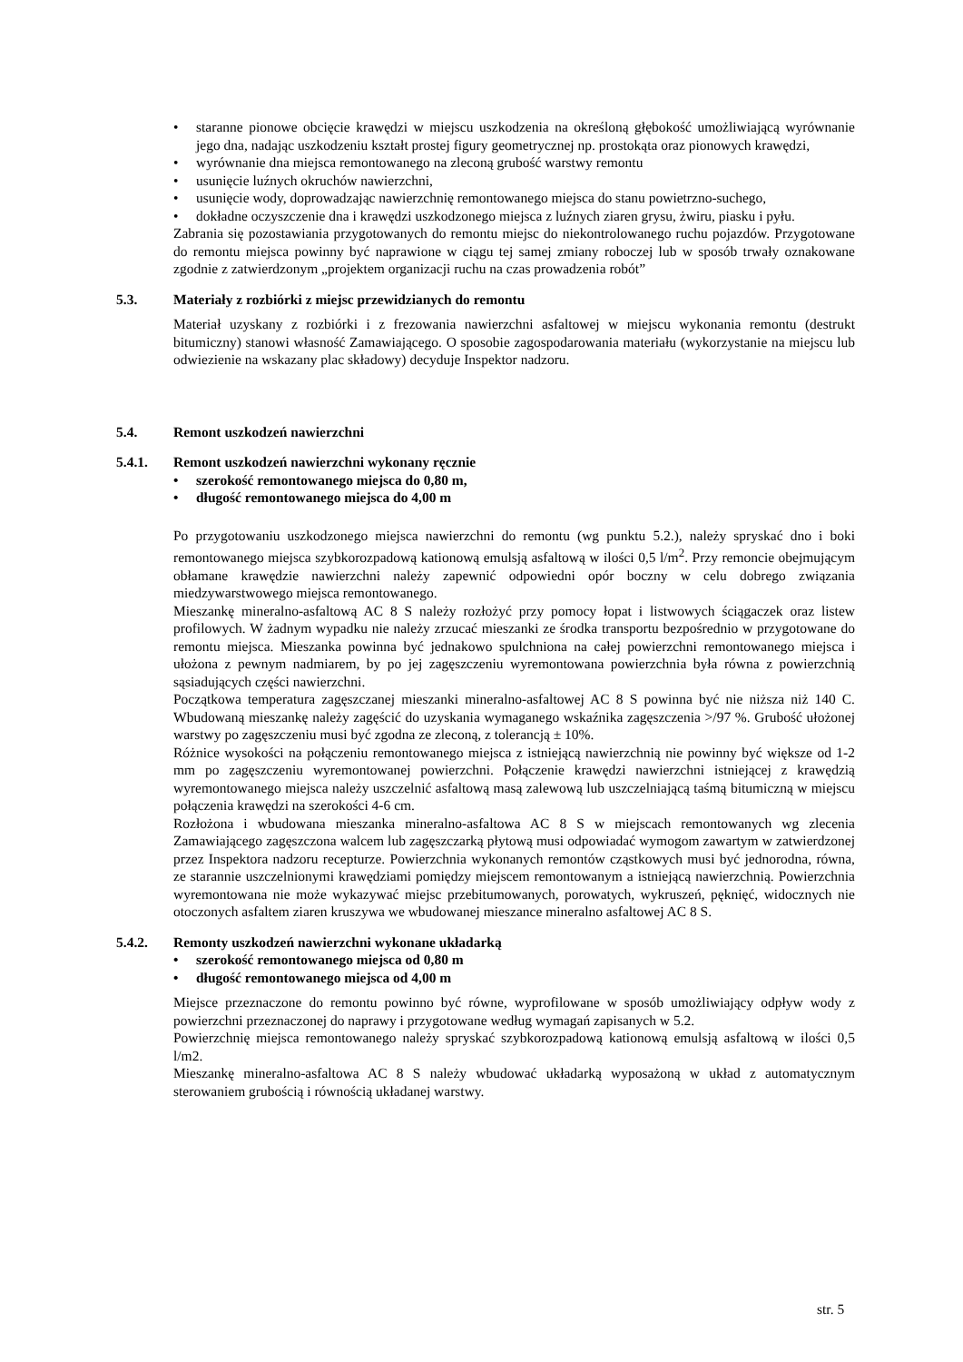• staranne pionowe obcięcie krawędzi w miejscu uszkodzenia na określoną głębokość umożliwiającą wyrównanie jego dna, nadając uszkodzeniu kształt prostej figury geometrycznej np. prostokąta oraz pionowych krawędzi,
• wyrównanie dna miejsca remontowanego na zleconą grubość warstwy remontu
• usunięcie luźnych okruchów nawierzchni,
• usunięcie wody, doprowadzając nawierzchnię remontowanego miejsca do stanu powietrzno-suchego,
• dokładne oczyszczenie dna i krawędzi uszkodzonego miejsca z luźnych ziaren grysu, żwiru, piasku i pyłu.
Zabrania się pozostawiania przygotowanych do remontu miejsc do niekontrolowanego ruchu pojazdów. Przygotowane do remontu miejsca powinny być naprawione w ciągu tej samej zmiany roboczej lub w sposób trwały oznakowane zgodnie z zatwierdzonym „projektem organizacji ruchu na czas prowadzenia robót”
5.3. Materiały z rozbiórki z miejsc przewidzianych do remontu
Materiał uzyskany z rozbiórki i z frezowania nawierzchni asfaltowej w miejscu wykonania remontu (destrukt bitumiczny) stanowi własność Zamawiającego. O sposobie zagospodarowania materiału (wykorzystanie na miejscu lub odwiezienie na wskazany plac składowy) decyduje Inspektor nadzoru.
5.4. Remont uszkodzeń nawierzchni
5.4.1. Remont uszkodzeń nawierzchni wykonany ręcznie
• szerokość remontowanego miejsca do 0,80 m,
• długość remontowanego miejsca do 4,00 m
Po przygotowaniu uszkodzonego miejsca nawierzchni do remontu (wg punktu 5.2.), należy spryskać dno i boki remontowanego miejsca szybkorozpadową kationową emulsją asfaltową w ilości 0,5 l/m<sup>2</sup>. Przy remoncie obejmującym obłamane krawędzie nawierzchni należy zapewnić odpowiedni opór boczny w celu dobrego związania miedzywarstwowego miejsca remontowanego.
Mieszankę mineralno-asfaltową AC 8 S należy rozłożyć przy pomocy łopat i listwowych ściągaczek oraz listew profilowych. W żadnym wypadku nie należy zrzucać mieszanki ze środka transportu bezpośrednio w przygotowane do remontu miejsca. Mieszanka powinna być jednakowo spulchniona na całej powierzchni remontowanego miejsca i ułożona z pewnym nadmiarem, by po jej zagęszczeniu wyremontowana powierzchnia była równa z powierzchnią sąsiadujących części nawierzchni.
Początkowa temperatura zagęszczanej mieszanki mineralno-asfaltowej AC 8 S powinna być nie niższa niż 140 C. Wbudowaną mieszankę należy zagęścić do uzyskania wymaganego wskaźnika zagęszczenia >/97 %. Grubość ułożonej warstwy po zagęszczeniu musi być zgodna ze zleconą, z tolerancją ± 10%.
Różnice wysokości na połączeniu remontowanego miejsca z istniejącą nawierzchnią nie powinny być większe od 1-2 mm po zagęszczeniu wyremontowanej powierzchni. Połączenie krawędzi nawierzchni istniejącej z krawędzią wyremontowanego miejsca należy uszczelnić asfaltową masą zalewową lub uszczelniającą taśmą bitumiczną w miejscu połączenia krawędzi na szerokości 4-6 cm.
Rozłożona i wbudowana mieszanka mineralno-asfaltowa AC 8 S w miejscach remontowanych wg zlecenia Zamawiającego zagęszczona walcem lub zagęszczarką płytową musi odpowiadać wymogom zawartym w zatwierdzonej przez Inspektora nadzoru recepturze. Powierzchnia wykonanych remontów cząstkowych musi być jednorodna, równa, ze starannie uszczelnionymi krawędziami pomiędzy miejscem remontowanym a istniejącą nawierzchnią. Powierzchnia wyremontowana nie może wykazywać miejsc przebitumowanych, porowatych, wykruszeń, pęknięć, widocznych nie otoczonych asfaltem ziaren kruszywa we wbudowanej mieszance mineralno asfaltowej AC 8 S.
5.4.2. Remonty uszkodzeń nawierzchni wykonane układarką
• szerokość remontowanego miejsca od 0,80 m
• długość remontowanego miejsca od 4,00 m
Miejsce przeznaczone do remontu powinno być równe, wyprofilowane w sposób umożliwiający odpływ wody z powierzchni przeznaczonej do naprawy i przygotowane według wymagań zapisanych w 5.2.
Powierzchnię miejsca remontowanego należy spryskać szybkorozpadową kationową emulsją asfaltową w ilości 0,5 l/m2.
Mieszankę mineralno-asfaltowa AC 8 S należy wbudować układarką wyposażoną w układ z automatycznym sterowaniem grubością i równością układanej warstwy.
str. 5